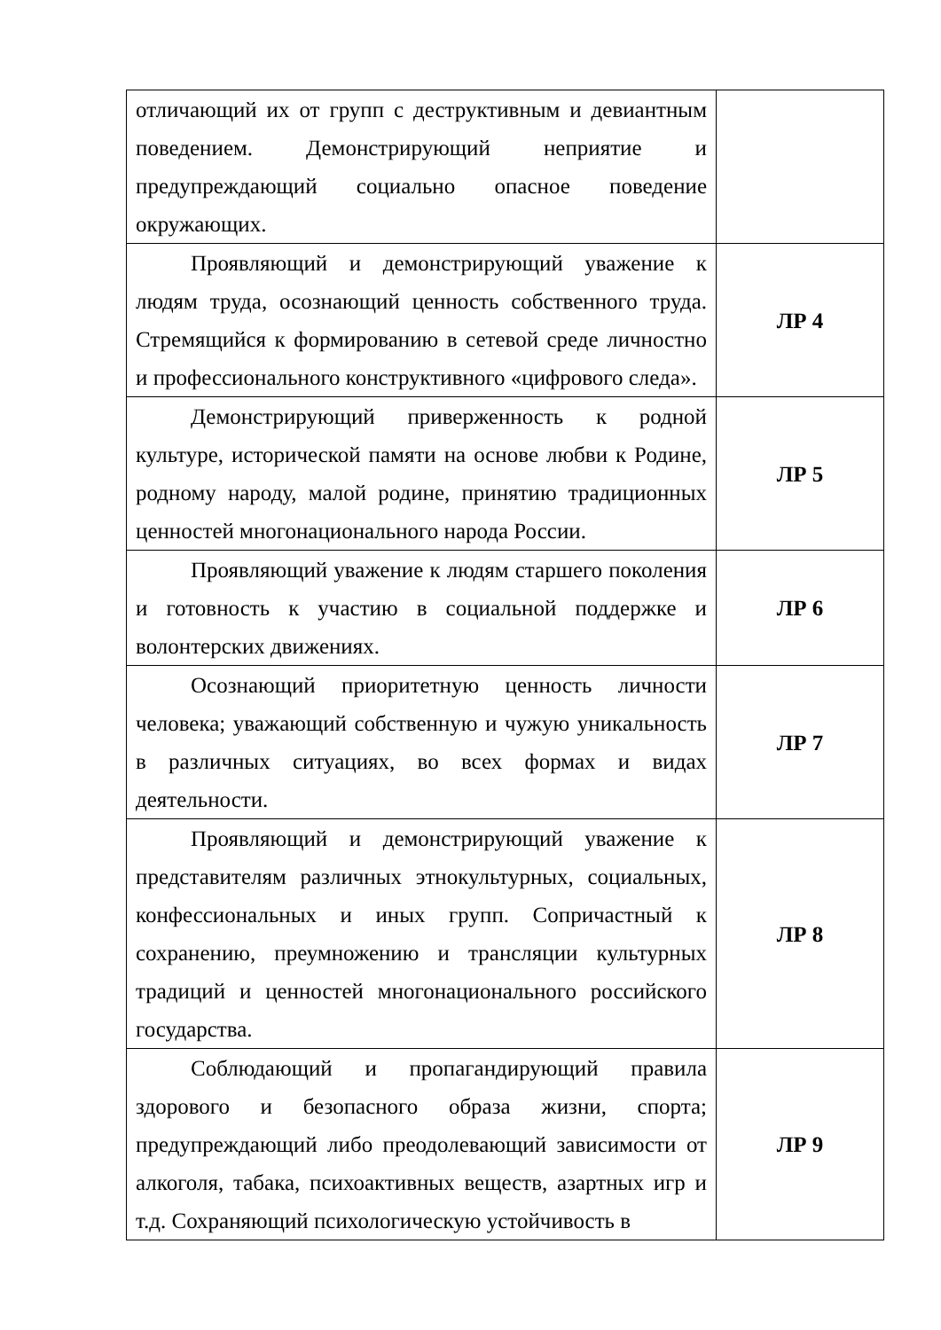| отличающий их от групп с деструктивным и девиантным поведением. Демонстрирующий неприятие и предупреждающий социально опасное поведение окружающих. | |
| Проявляющий и демонстрирующий уважение к людям труда, осознающий ценность собственного труда. Стремящийся к формированию в сетевой среде личностно и профессионального конструктивного «цифрового следа». | ЛР 4 |
| Демонстрирующий приверженность к родной культуре, исторической памяти на основе любви к Родине, родному народу, малой родине, принятию традиционных ценностей многонационального народа России. | ЛР 5 |
| Проявляющий уважение к людям старшего поколения и готовность к участию в социальной поддержке и волонтерских движениях. | ЛР 6 |
| Осознающий приоритетную ценность личности человека; уважающий собственную и чужую уникальность в различных ситуациях, во всех формах и видах деятельности. | ЛР 7 |
| Проявляющий и демонстрирующий уважение к представителям различных этнокультурных, социальных, конфессиональных и иных групп. Сопричастный к сохранению, преумножению и трансляции культурных традиций и ценностей многонационального российского государства. | ЛР 8 |
| Соблюдающий и пропагандирующий правила здорового и безопасного образа жизни, спорта; предупреждающий либо преодолевающий зависимости от алкоголя, табака, психоактивных веществ, азартных игр и т.д. Сохраняющий психологическую устойчивость в | ЛР 9 |